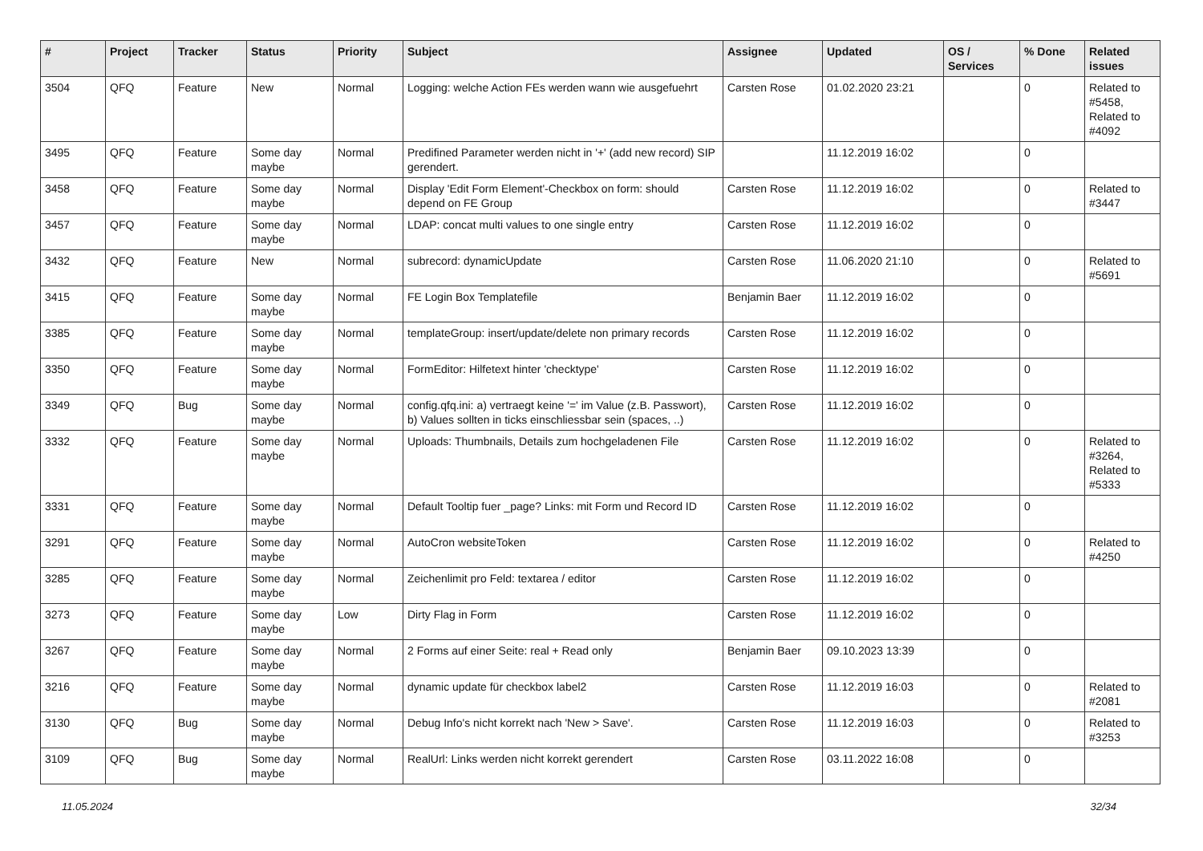| # | Project | Tracker | Status | Priority | Subject | Assignee | Updated | OS / Services | % Done | Related issues |
| --- | --- | --- | --- | --- | --- | --- | --- | --- | --- | --- |
| 3504 | QFQ | Feature | New | Normal | Logging: welche Action FEs werden wann wie ausgefuehrt | Carsten Rose | 01.02.2020 23:21 | | 0 | Related to #5458, Related to #4092 |
| 3495 | QFQ | Feature | Some day maybe | Normal | Predifined Parameter werden nicht in '+' (add new record) SIP gerendert. | | 11.12.2019 16:02 | | 0 | |
| 3458 | QFQ | Feature | Some day maybe | Normal | Display 'Edit Form Element'-Checkbox on form: should depend on FE Group | Carsten Rose | 11.12.2019 16:02 | | 0 | Related to #3447 |
| 3457 | QFQ | Feature | Some day maybe | Normal | LDAP: concat multi values to one single entry | Carsten Rose | 11.12.2019 16:02 | | 0 | |
| 3432 | QFQ | Feature | New | Normal | subrecord: dynamicUpdate | Carsten Rose | 11.06.2020 21:10 | | 0 | Related to #5691 |
| 3415 | QFQ | Feature | Some day maybe | Normal | FE Login Box Templatefile | Benjamin Baer | 11.12.2019 16:02 | | 0 | |
| 3385 | QFQ | Feature | Some day maybe | Normal | templateGroup: insert/update/delete non primary records | Carsten Rose | 11.12.2019 16:02 | | 0 | |
| 3350 | QFQ | Feature | Some day maybe | Normal | FormEditor: Hilfetext hinter 'checktype' | Carsten Rose | 11.12.2019 16:02 | | 0 | |
| 3349 | QFQ | Bug | Some day maybe | Normal | config.qfq.ini: a) vertraegt keine '=' im Value (z.B. Passwort), b) Values sollten in ticks einschliessbar sein (spaces, ..) | Carsten Rose | 11.12.2019 16:02 | | 0 | |
| 3332 | QFQ | Feature | Some day maybe | Normal | Uploads: Thumbnails, Details zum hochgeladenen File | Carsten Rose | 11.12.2019 16:02 | | 0 | Related to #3264, Related to #5333 |
| 3331 | QFQ | Feature | Some day maybe | Normal | Default Tooltip fuer _page? Links: mit Form und Record ID | Carsten Rose | 11.12.2019 16:02 | | 0 | |
| 3291 | QFQ | Feature | Some day maybe | Normal | AutoCron websiteToken | Carsten Rose | 11.12.2019 16:02 | | 0 | Related to #4250 |
| 3285 | QFQ | Feature | Some day maybe | Normal | Zeichenlimit pro Feld: textarea / editor | Carsten Rose | 11.12.2019 16:02 | | 0 | |
| 3273 | QFQ | Feature | Some day maybe | Low | Dirty Flag in Form | Carsten Rose | 11.12.2019 16:02 | | 0 | |
| 3267 | QFQ | Feature | Some day maybe | Normal | 2 Forms auf einer Seite: real + Read only | Benjamin Baer | 09.10.2023 13:39 | | 0 | |
| 3216 | QFQ | Feature | Some day maybe | Normal | dynamic update für checkbox label2 | Carsten Rose | 11.12.2019 16:03 | | 0 | Related to #2081 |
| 3130 | QFQ | Bug | Some day maybe | Normal | Debug Info's nicht korrekt nach 'New > Save'. | Carsten Rose | 11.12.2019 16:03 | | 0 | Related to #3253 |
| 3109 | QFQ | Bug | Some day maybe | Normal | RealUrl: Links werden nicht korrekt gerendert | Carsten Rose | 03.11.2022 16:08 | | 0 | |
11.05.2024 32/34